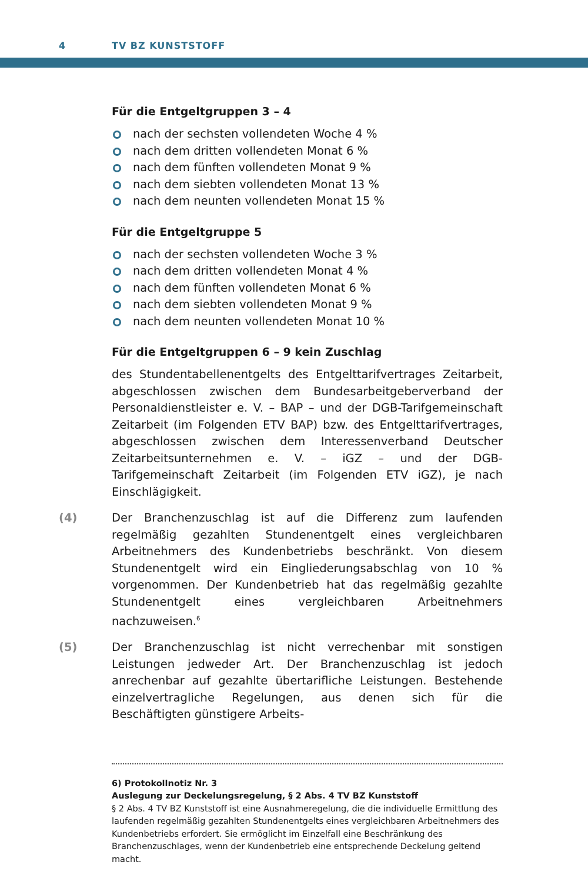4 TV BZ KUNSTSTOFF
Für die Entgeltgruppen 3 – 4
nach der sechsten vollendeten Woche 4 %
nach dem dritten vollendeten Monat 6 %
nach dem fünften vollendeten Monat 9 %
nach dem siebten vollendeten Monat 13 %
nach dem neunten vollendeten Monat 15 %
Für die Entgeltgruppe 5
nach der sechsten vollendeten Woche 3 %
nach dem dritten vollendeten Monat 4 %
nach dem fünften vollendeten Monat 6 %
nach dem siebten vollendeten Monat 9 %
nach dem neunten vollendeten Monat 10 %
Für die Entgeltgruppen 6 – 9 kein Zuschlag
des Stundentabellenentgelts des Entgelttarifvertrages Zeitarbeit, abgeschlossen zwischen dem Bundesarbeitgeberverband der Personaldienstleister e. V. – BAP – und der DGB-Tarifgemeinschaft Zeitarbeit (im Folgenden ETV BAP) bzw. des Entgelttarifvertrages, abgeschlossen zwischen dem Interessenverband Deutscher Zeitarbeitsunternehmen e. V. – iGZ – und der DGB-Tarifgemeinschaft Zeitarbeit (im Folgenden ETV iGZ), je nach Einschlägigkeit.
(4) Der Branchenzuschlag ist auf die Differenz zum laufenden regelmäßig gezahlten Stundenentgelt eines vergleichbaren Arbeitnehmers des Kundenbetriebs beschränkt. Von diesem Stundenentgelt wird ein Eingliederungsabschlag von 10 % vorgenommen. Der Kundenbetrieb hat das regelmäßig gezahlte Stundenentgelt eines vergleichbaren Arbeitnehmers nachzuweisen.<sup>6</sup>
(5) Der Branchenzuschlag ist nicht verrechenbar mit sonstigen Leistungen jedweder Art. Der Branchenzuschlag ist jedoch anrechenbar auf gezahlte übertarifliche Leistungen. Bestehende einzelvertragliche Regelungen, aus denen sich für die Beschäftigten günstigere Arbeits-
6) Protokollnotiz Nr. 3
Auslegung zur Deckelungsregelung, § 2 Abs. 4 TV BZ Kunststoff
§ 2 Abs. 4 TV BZ Kunststoff ist eine Ausnahmeregelung, die die individuelle Ermittlung des laufenden regelmäßig gezahlten Stundenentgelts eines vergleichbaren Arbeitnehmers des Kundenbetriebs erfordert. Sie ermöglicht im Einzelfall eine Beschränkung des Branchenzuschlages, wenn der Kundenbetrieb eine entsprechende Deckelung geltend macht.